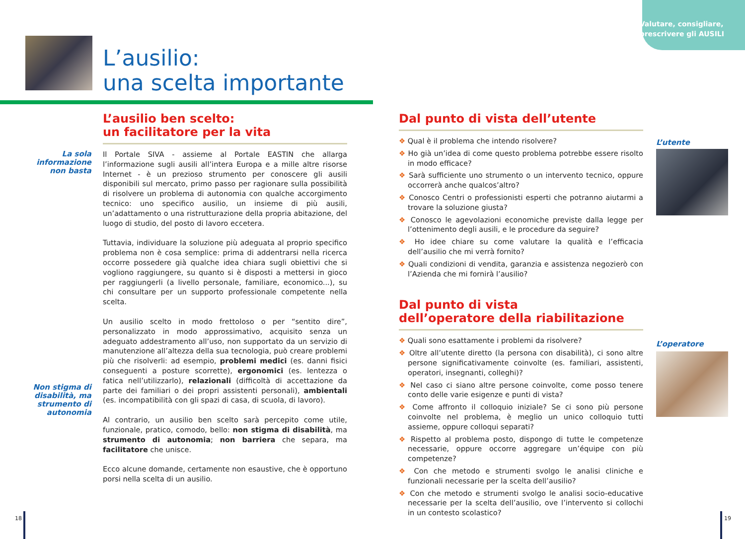Valutare, consigliare,
prescrivere gli AUSILI
L’ausilio:
una scelta importante
La sola informazione non basta
Non stigma di disabilità, ma strumento di autonomia
L’ausilio ben scelto:
un facilitatore per la vita
Il Portale SIVA - assieme al Portale EASTIN che allarga l’informazione sugli ausili all’intera Europa e a mille altre risorse Internet - è un prezioso strumento per conoscere gli ausili disponibili sul mercato, primo passo per ragionare sulla possibilità di risolvere un problema di autonomia con qualche accorgimento tecnico: uno specifico ausilio, un insieme di più ausili, un’adattamento o una ristrutturazione della propria abitazione, del luogo di studio, del posto di lavoro eccetera.
Tuttavia, individuare la soluzione più adeguata al proprio specifico problema non è cosa semplice: prima di addentrarsi nella ricerca occorre possedere già qualche idea chiara sugli obiettivi che si vogliono raggiungere, su quanto si è disposti a mettersi in gioco per raggiungerli (a livello personale, familiare, economico...), su chi consultare per un supporto professionale competente nella scelta.
Un ausilio scelto in modo frettoloso o per “sentito dire”, personalizzato in modo approssimativo, acquisito senza un adeguato addestramento all’uso, non supportato da un servizio di manutenzione all’altezza della sua tecnologia, può creare problemi più che risolverli: ad esempio, problemi medici (es. danni fisici conseguenti a posture scorrette), ergonomici (es. lentezza o fatica nell’utilizzarlo), relazionali (difficoltà di accettazione da parte dei familiari o dei propri assistenti personali), ambientali (es. incompatibilità con gli spazi di casa, di scuola, di lavoro).
Al contrario, un ausilio ben scelto sarà percepito come utile, funzionale, pratico, comodo, bello: non stigma di disabilità, ma strumento di autonomia; non barriera che separa, ma facilitatore che unisce.
Ecco alcune domande, certamente non esaustive, che è opportuno porsi nella scelta di un ausilio.
Dal punto di vista dell’utente
❖ Qual è il problema che intendo risolvere?
❖ Ho già un’idea di come questo problema potrebbe essere risolto in modo efficace?
❖ Sarà sufficiente uno strumento o un intervento tecnico, oppure occorrerà anche qualcos’altro?
❖ Conosco Centri o professionisti esperti che potranno aiutarmi a trovare la soluzione giusta?
❖ Conosco le agevolazioni economiche previste dalla legge per l’ottenimento degli ausili, e le procedure da seguire?
❖ Ho idee chiare su come valutare la qualità e l’efficacia dell’ausilio che mi verrà fornito?
❖ Quali condizioni di vendita, garanzia e assistenza negozierò con l’Azienda che mi fornirà l’ausilio?
Dal punto di vista
dell’operatore della riabilitazione
❖ Quali sono esattamente i problemi da risolvere?
❖ Oltre all’utente diretto (la persona con disabilità), ci sono altre persone significativamente coinvolte (es. familiari, assistenti, operatori, insegnanti, colleghi)?
❖ Nel caso ci siano altre persone coinvolte, come posso tenere conto delle varie esigenze e punti di vista?
❖ Come affronto il colloquio iniziale? Se ci sono più persone coinvolte nel problema, è meglio un unico colloquio tutti assieme, oppure colloqui separati?
❖ Rispetto al problema posto, dispongo di tutte le competenze necessarie, oppure occorre aggregare un’équipe con più competenze?
❖ Con che metodo e strumenti svolgo le analisi cliniche e funzionali necessarie per la scelta dell’ausilio?
❖ Con che metodo e strumenti svolgo le analisi socio-educative necessarie per la scelta dell’ausilio, ove l’intervento si collochi in un contesto scolastico?
L’utente
L’operatore
18 19